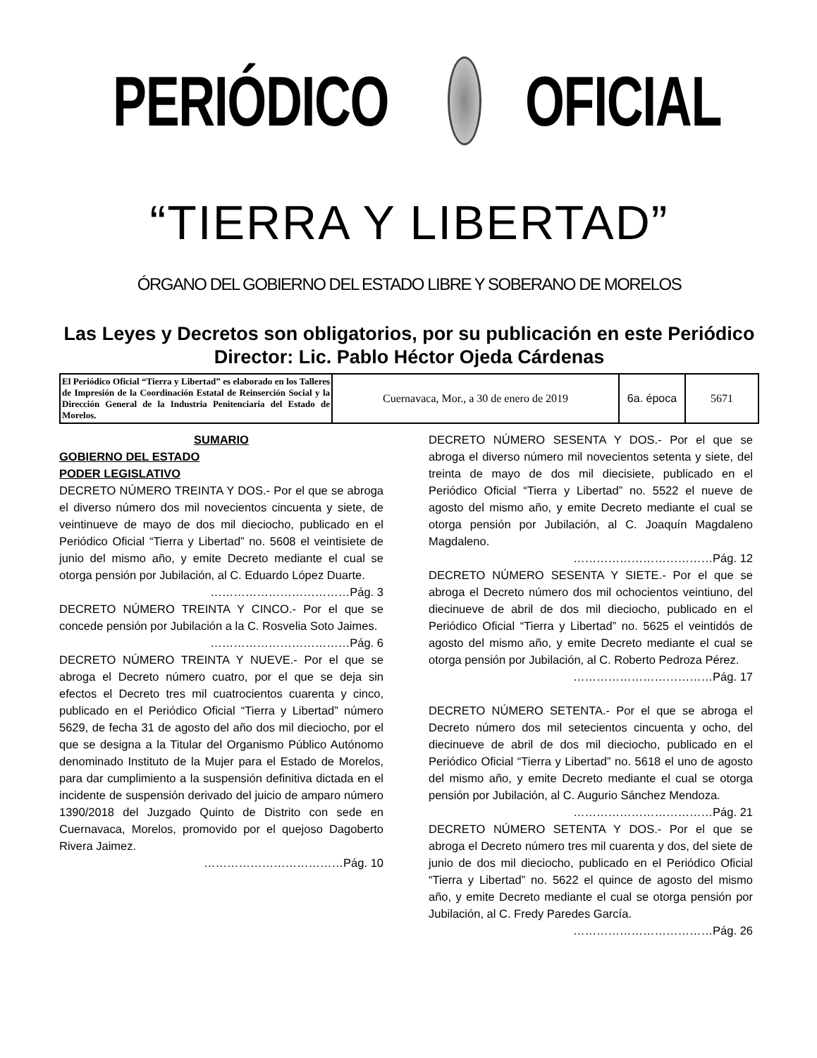PERIÓDICO OFICIAL
“TIERRA Y LIBERTAD”
ÓRGANO DEL GOBIERNO DEL ESTADO LIBRE Y SOBERANO DE MORELOS
Las Leyes y Decretos son obligatorios, por su publicación en este Periódico
Director: Lic. Pablo Héctor Ojeda Cárdenas
| El Periódico Oficial “Tierra y Libertad” es elaborado en los Talleres de Impresión de la Coordinación Estatal de Reinserción Social y la Dirección General de la Industria Penitenciaria del Estado de Morelos. | Cuernavaca, Mor., a 30 de enero de 2019 | 6a. época | 5671 |
SUMARIO
GOBIERNO DEL ESTADO
PODER LEGISLATIVO
DECRETO NÚMERO TREINTA Y DOS.- Por el que se abroga el diverso número dos mil novecientos cincuenta y siete, de veintinueve de mayo de dos mil dieciocho, publicado en el Periódico Oficial “Tierra y Libertad” no. 5608 el veintisiete de junio del mismo año, y emite Decreto mediante el cual se otorga pensión por Jubilación, al C. Eduardo López Duarte.
………………………………Pág. 3
DECRETO NÚMERO TREINTA Y CINCO.- Por el que se concede pensión por Jubilación a la C. Rosvelia Soto Jaimes.
………………………………Pág. 6
DECRETO NÚMERO TREINTA Y NUEVE.- Por el que se abroga el Decreto número cuatro, por el que se deja sin efectos el Decreto tres mil cuatrocientos cuarenta y cinco, publicado en el Periódico Oficial “Tierra y Libertad” número 5629, de fecha 31 de agosto del año dos mil dieciocho, por el que se designa a la Titular del Organismo Público Autónomo denominado Instituto de la Mujer para el Estado de Morelos, para dar cumplimiento a la suspensión definitiva dictada en el incidente de suspensión derivado del juicio de amparo número 1390/2018 del Juzgado Quinto de Distrito con sede en Cuernavaca, Morelos, promovido por el quejoso Dagoberto Rivera Jaimez.
………………………………Pág. 10
DECRETO NÚMERO SESENTA Y DOS.- Por el que se abroga el diverso número mil novecientos setenta y siete, del treinta de mayo de dos mil diecisiete, publicado en el Periódico Oficial “Tierra y Libertad” no. 5522 el nueve de agosto del mismo año, y emite Decreto mediante el cual se otorga pensión por Jubilación, al C. Joaquín Magdaleno Magdaleno.
………………………………Pág. 12
DECRETO NÚMERO SESENTA Y SIETE.- Por el que se abroga el Decreto número dos mil ochocientos veintiuno, del diecinueve de abril de dos mil dieciocho, publicado en el Periódico Oficial “Tierra y Libertad” no. 5625 el veintidós de agosto del mismo año, y emite Decreto mediante el cual se otorga pensión por Jubilación, al C. Roberto Pedroza Pérez.
………………………………Pág. 17
DECRETO NÚMERO SETENTA.- Por el que se abroga el Decreto número dos mil setecientos cincuenta y ocho, del diecinueve de abril de dos mil dieciocho, publicado en el Periódico Oficial “Tierra y Libertad” no. 5618 el uno de agosto del mismo año, y emite Decreto mediante el cual se otorga pensión por Jubilación, al C. Augurio Sánchez Mendoza.
………………………………Pág. 21
DECRETO NÚMERO SETENTA Y DOS.- Por el que se abroga el Decreto número tres mil cuarenta y dos, del siete de junio de dos mil dieciocho, publicado en el Periódico Oficial “Tierra y Libertad” no. 5622 el quince de agosto del mismo año, y emite Decreto mediante el cual se otorga pensión por Jubilación, al C. Fredy Paredes García.
………………………………Pág. 26